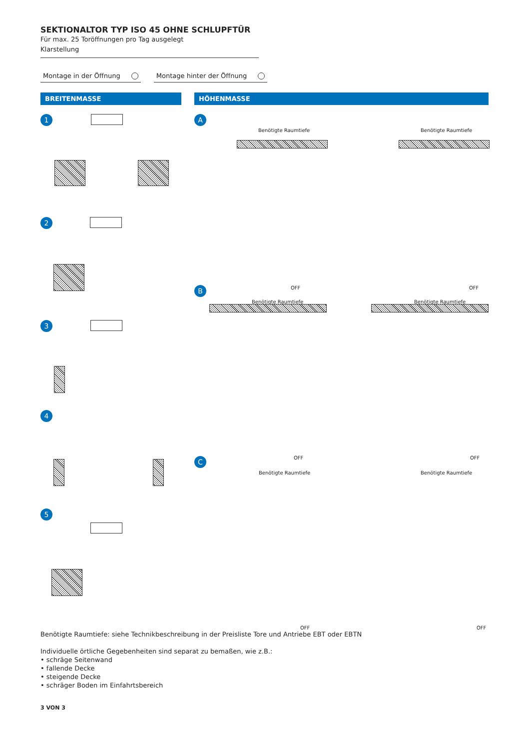SEKTIONALTOR TYP ISO 45 OHNE SCHLUPFTÜR
Für max. 25 Toröffnungen pro Tag ausgelegt
Klarstellung
Montage in der Öffnung Montage hinter der Öffnung
BREITENMASSE HÖHENMASSE
1
2
3
4
5
A
Benötigte Raumtiefe Benötigte Raumtiefe
OFF OFF B
Benötigte Raumtiefe Benötigte Raumtiefe
OFF OFF C
Benötigte Raumtiefe Benötigte Raumtiefe
OFF OFF
Benötigte Raumtiefe: siehe Technikbeschreibung in der Preisliste Tore und Antriebe EBT oder EBTN
Individuelle örtliche Gegebenheiten sind separat zu bemaßen, wie z.B.:
• schräge Seitenwand
• fallende Decke
• steigende Decke
• schräger Boden im Einfahrtsbereich
3 VON 3